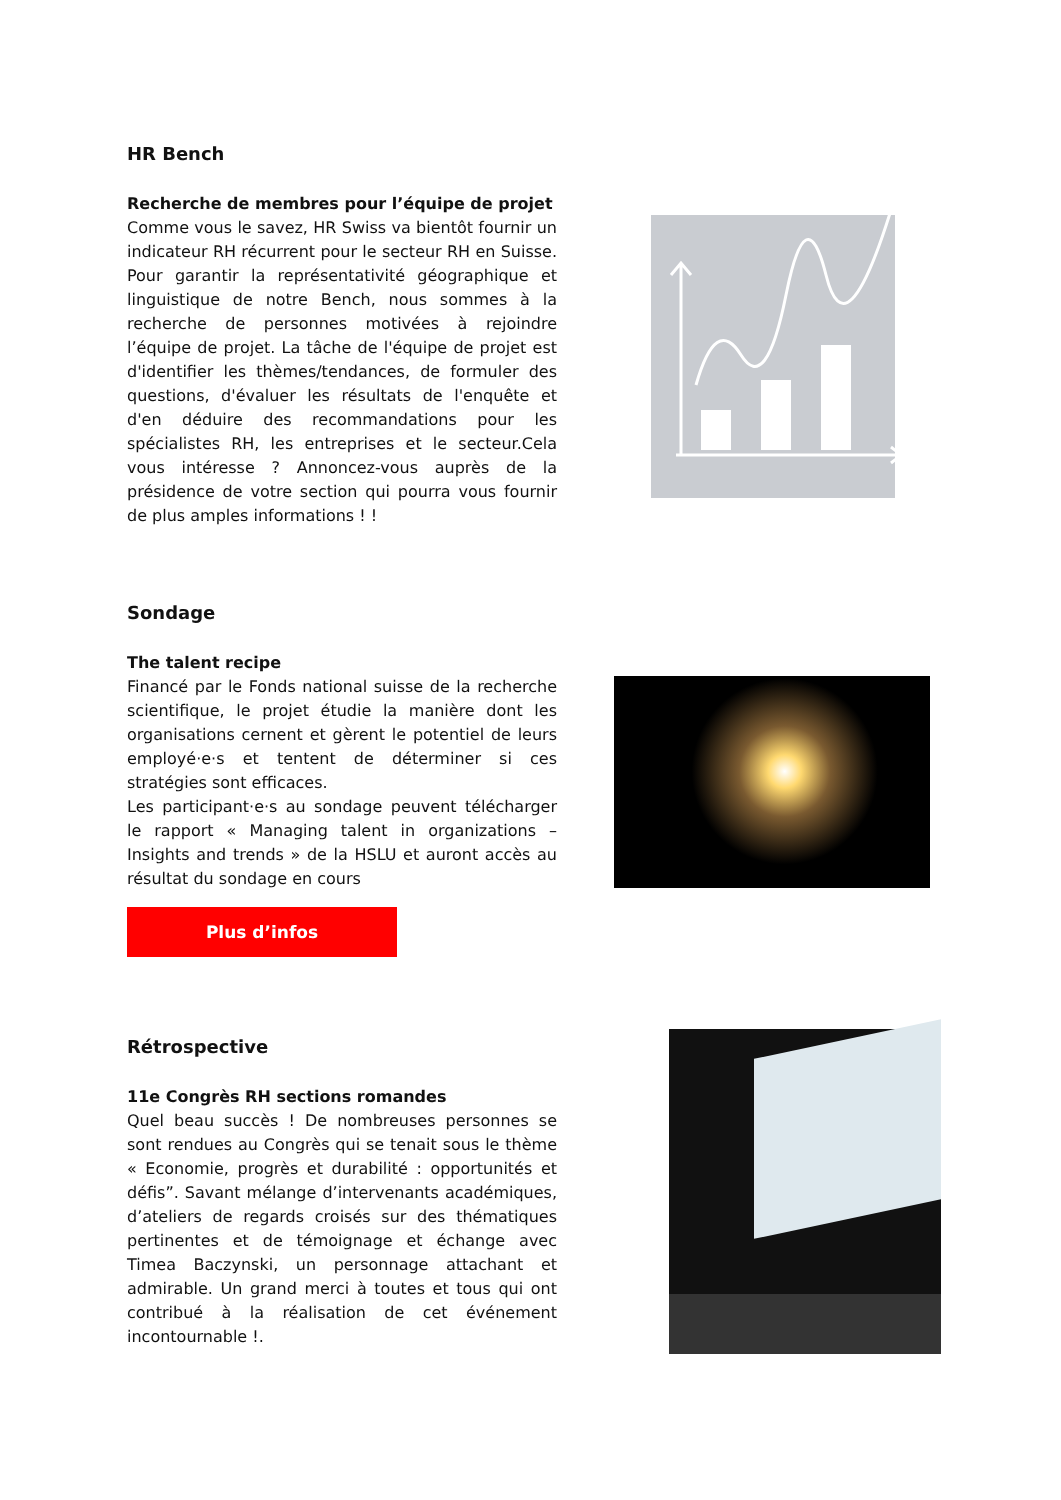HR Bench
Recherche de membres pour l’équipe de projet
Comme vous le savez, HR Swiss va bientôt fournir un indicateur RH récurrent pour le secteur RH en Suisse. Pour garantir la représentativité géographique et linguistique de notre Bench, nous sommes à la recherche de personnes motivées à rejoindre l’équipe de projet. La tâche de l'équipe de projet est d'identifier les thèmes/tendances, de formuler des questions, d'évaluer les résultats de l'enquête et d'en déduire des recommandations pour les spécialistes RH, les entreprises et le secteur.Cela vous intéresse ? Annoncez-vous auprès de la présidence de votre section qui pourra vous fournir de plus amples informations ! !
Sondage
The talent recipe
Financé par le Fonds national suisse de la recherche scientifique, le projet étudie la manière dont les organisations cernent et gèrent le potentiel de leurs employé·e·s et tentent de déterminer si ces stratégies sont efficaces.
Les participant·e·s au sondage peuvent télécharger le rapport « Managing talent in organizations – Insights and trends » de la HSLU et auront accès au résultat du sondage en cours
Plus d’infos
Rétrospective
11e Congrès RH sections romandes
Quel beau succès ! De nombreuses personnes se sont rendues au Congrès qui se tenait sous le thème « Economie, progrès et durabilité : opportunités et défis”. Savant mélange d’intervenants académiques, d’ateliers de regards croisés sur des thématiques pertinentes et de témoignage et échange avec Timea Baczynski, un personnage attachant et admirable. Un grand merci à toutes et tous qui ont contribué à la réalisation de cet événement incontournable !.